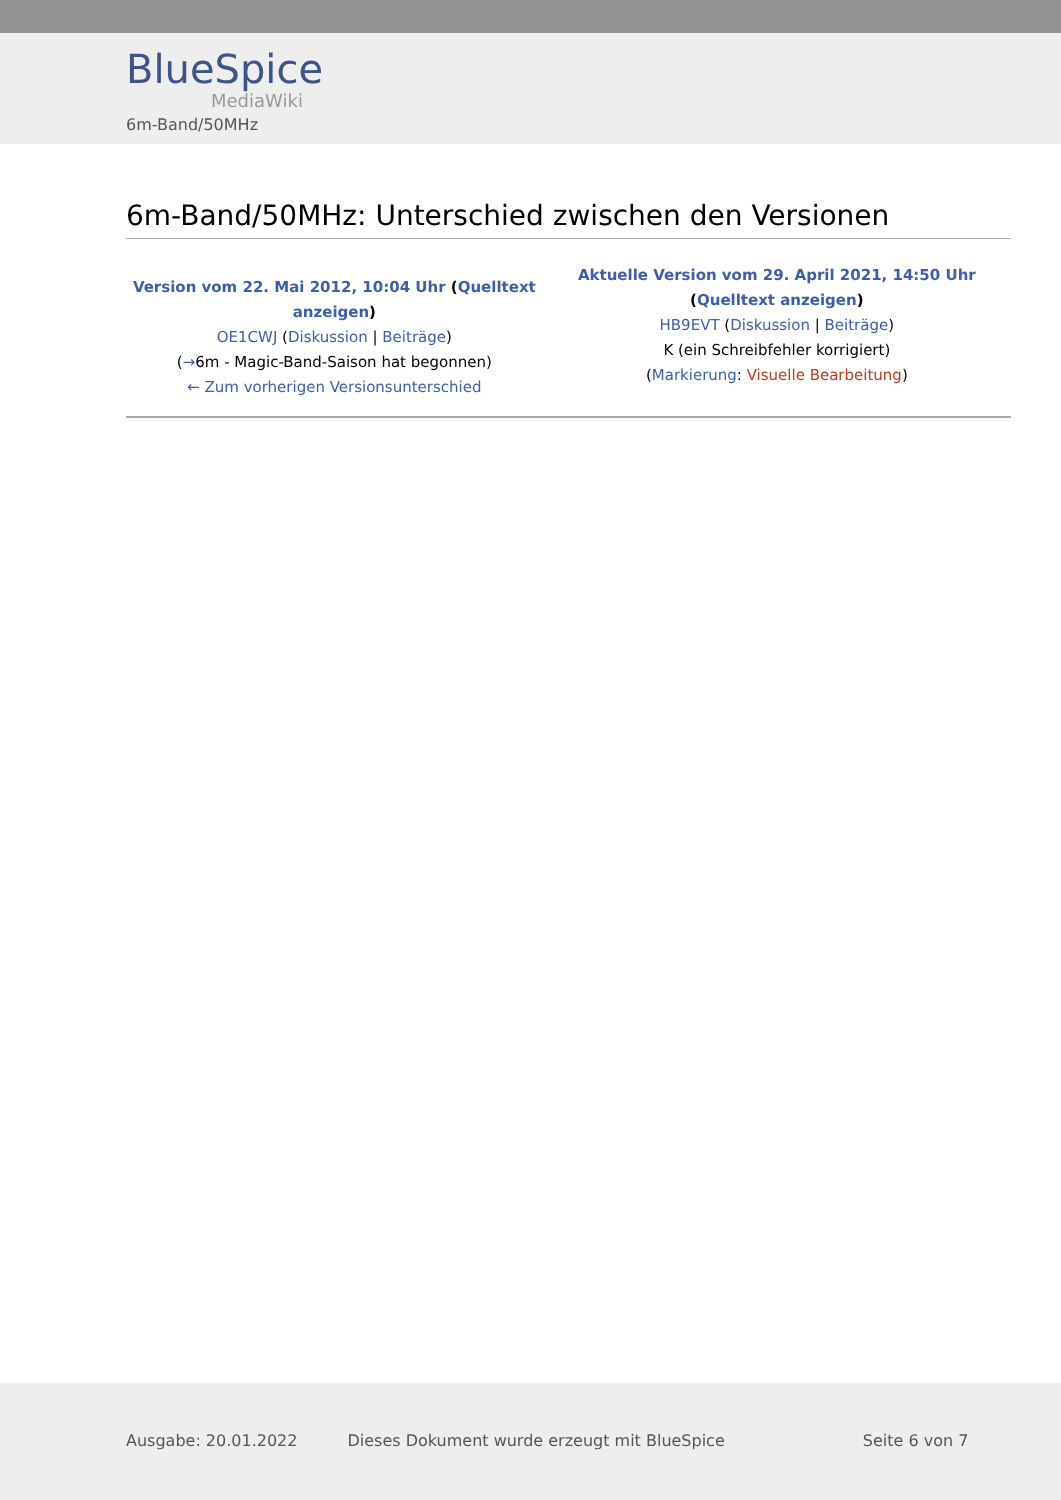BlueSpice
MediaWiki
6m-Band/50MHz
6m-Band/50MHz: Unterschied zwischen den Versionen
| Version vom 22. Mai 2012, 10:04 Uhr ( Quelltext anzeigen ) OE1CWJ ( Diskussion / Beiträge ) ( → 6m - Magic-Band-Saison hat begonnen) ← Zum vorherigen Versionsunterschied | Aktuelle Version vom 29. April 2021, 14:50 Uhr ( Quelltext anzeigen ) HB9EVT ( Diskussion / Beiträge ) K (ein Schreibfehler korrigiert) ( Markierung : Visuelle Bearbeitung ) |
Ausgabe: 20.01.2022 Dieses Dokument wurde erzeugt mit BlueSpice Seite 6 von 7